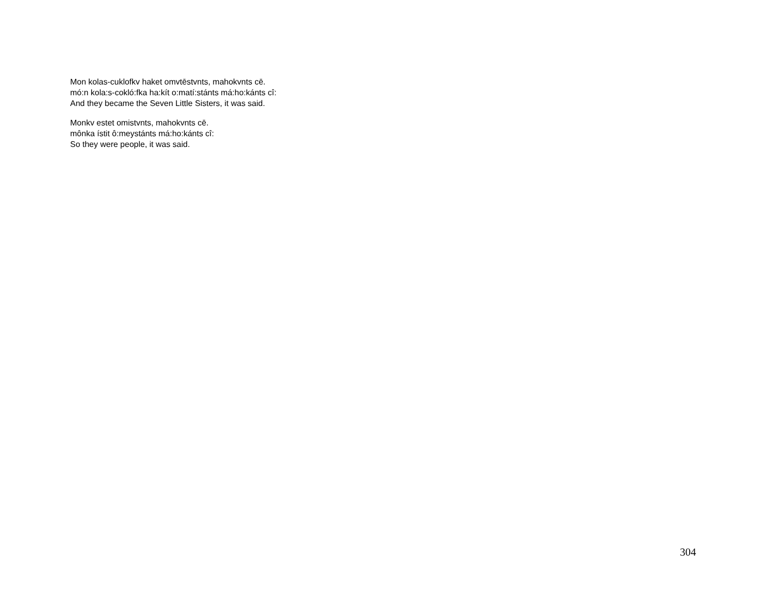Mon kolas-cuklofkv haket omvtēstvnts, mahokvnts cē.
mó:n kola:s-cokló:fka ha:kít o:matí:stánts má:ho:kánts cî:
And they became the Seven Little Sisters, it was said.
Monkv estet omistvnts, mahokvnts cē.
mônka ístit ô:meystánts má:ho:kánts cî:
So they were people, it was said.
304